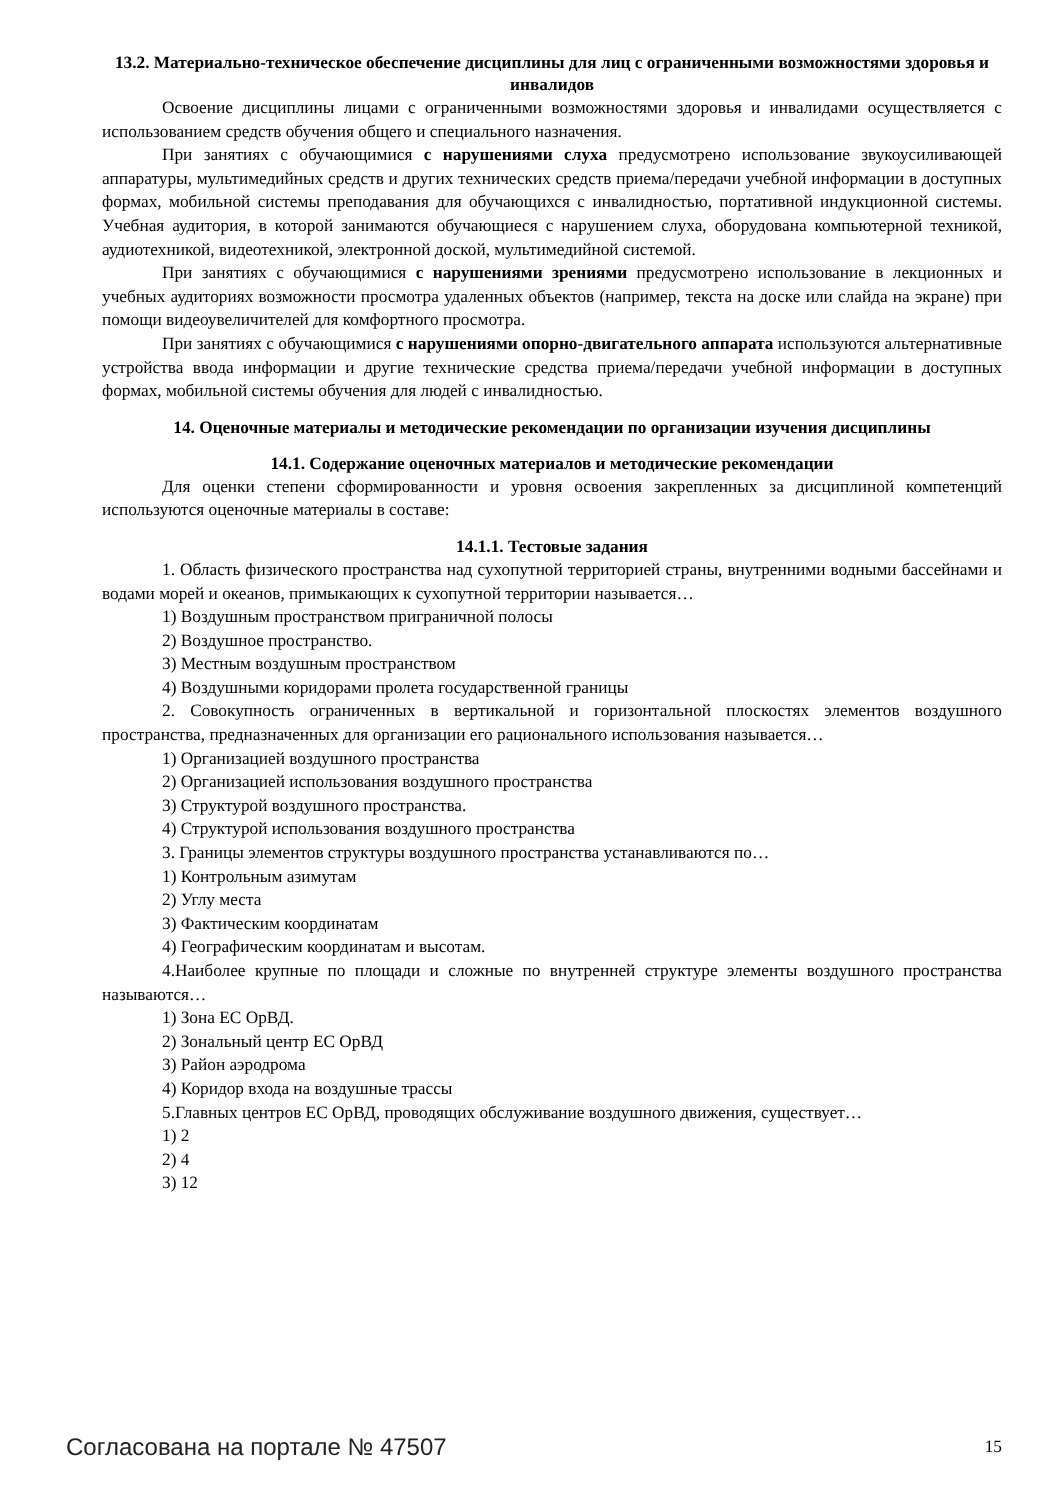13.2. Материально-техническое обеспечение дисциплины для лиц с ограниченными возможностями здоровья и инвалидов
Освоение дисциплины лицами с ограниченными возможностями здоровья и инвалидами осуществляется с использованием средств обучения общего и специального назначения.
При занятиях с обучающимися с нарушениями слуха предусмотрено использование звукоусиливающей аппаратуры, мультимедийных средств и других технических средств приема/передачи учебной информации в доступных формах, мобильной системы преподавания для обучающихся с инвалидностью, портативной индукционной системы. Учебная аудитория, в которой занимаются обучающиеся с нарушением слуха, оборудована компьютерной техникой, аудиотехникой, видеотехникой, электронной доской, мультимедийной системой.
При занятиях с обучающимися с нарушениями зрениями предусмотрено использование в лекционных и учебных аудиториях возможности просмотра удаленных объектов (например, текста на доске или слайда на экране) при помощи видеоувеличителей для комфортного просмотра.
При занятиях с обучающимися с нарушениями опорно-двигательного аппарата используются альтернативные устройства ввода информации и другие технические средства приема/передачи учебной информации в доступных формах, мобильной системы обучения для людей с инвалидностью.
14. Оценочные материалы и методические рекомендации по организации изучения дисциплины
14.1. Содержание оценочных материалов и методические рекомендации
Для оценки степени сформированности и уровня освоения закрепленных за дисциплиной компетенций используются оценочные материалы в составе:
14.1.1. Тестовые задания
1. Область физического пространства над сухопутной территорией страны, внутренними водными бассейнами и водами морей и океанов, примыкающих к сухопутной территории называется…
1) Воздушным пространством приграничной полосы
2) Воздушное пространство.
3) Местным воздушным пространством
4) Воздушными коридорами пролета государственной границы
2. Совокупность ограниченных в вертикальной и горизонтальной плоскостях элементов воздушного пространства, предназначенных для организации его рационального использования называется…
1) Организацией воздушного пространства
2) Организацией использования воздушного пространства
3) Структурой воздушного пространства.
4) Структурой использования воздушного пространства
3. Границы элементов структуры воздушного пространства устанавливаются по…
1) Контрольным азимутам
2) Углу места
3) Фактическим координатам
4) Географическим координатам и высотам.
4.Наиболее крупные по площади и сложные по внутренней структуре элементы воздушного пространства называются…
1) Зона ЕС ОрВД.
2) Зональный центр ЕС ОрВД
3) Район аэродрома
4) Коридор входа на воздушные трассы
5.Главных центров ЕС ОрВД, проводящих обслуживание воздушного движения, существует…
1) 2
2) 4
3) 12
Согласована на портале № 47507 15